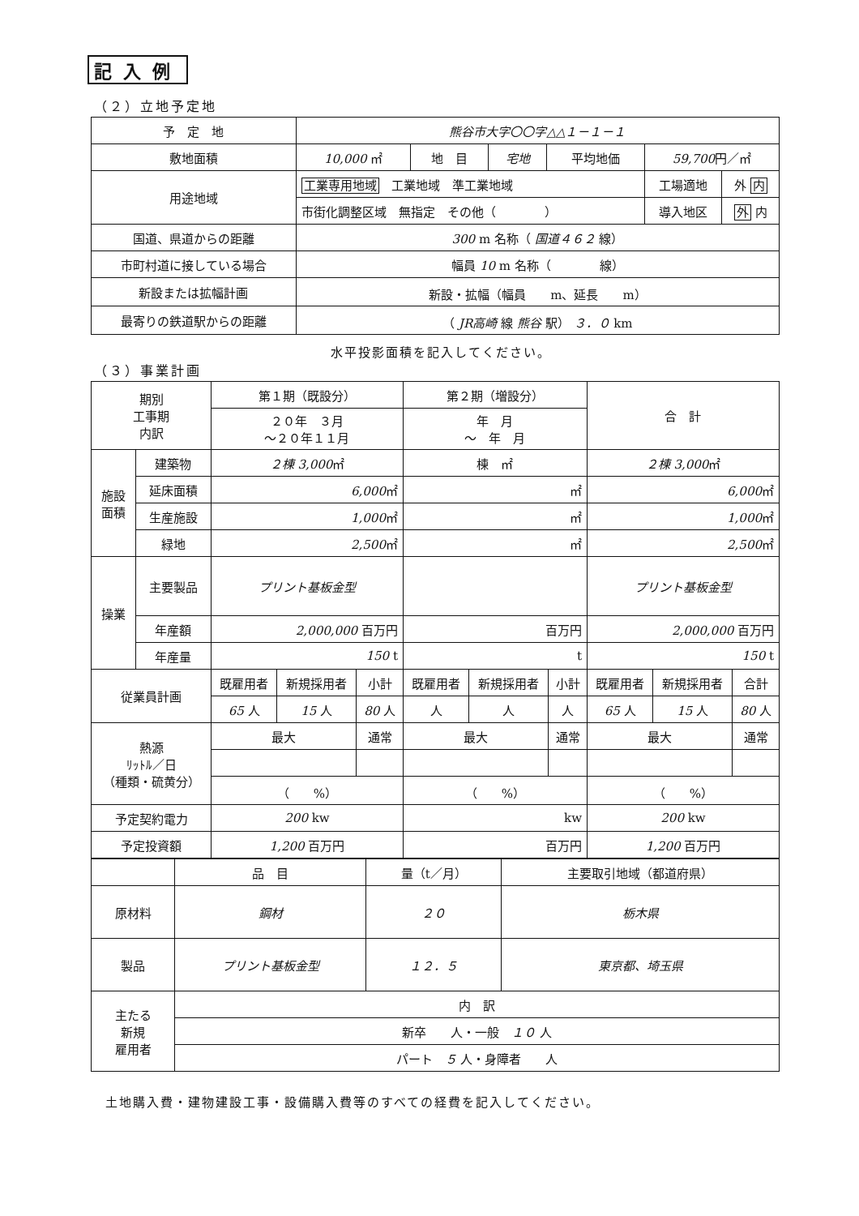記入例
（２）立地予定地
| 予 定 地 | 熊谷市大字〇〇字△△１－１－１ | | | | | |
| 敷地面積 | 10,000 ㎡ | 地 目 | 宅地 | 平均地価 | 59,700 円／㎡ | |
| 用途地域 | 工業専用地域 工業地域 準工業地域 | | | | 工場適地 | 外 内 |
| | 市街化調整区域 無指定 その他（ ） | | | | 導入地区 | 外 内 |
| 国道、県道からの距離 | 300 m 名称（ 国道４６２ 線） | | | | | |
| 市町村道に接している場合 | 幅員 10 m 名称（ 線） | | | | | |
| 新設または拡幅計画 | 新設・拡幅（幅員 m、延長 m） | | | | | |
| 最寄りの鉄道駅からの距離 | （ JR高崎 線 熊谷 駅） ３．０ km | | | | | |
水平投影面積を記入してください。
（３）事業計画
| 期別 工事期 内訳 | | 第１期（既設分） | | | 第２期（増設分） | | | 合 計 | | |
| | | ２０年 ３月 ～２０年１１月 | | | 年 月 ～ 年 月 | | | | | |
| 施設 面積 | 建築物 | ２棟 3,000 ㎡ | | | 棟 ㎡ | | | ２棟 3,000 ㎡ | | |
| | 延床面積 | 6,000 ㎡ | | | ㎡ | | | 6,000 ㎡ | | |
| | 生産施設 | 1,000 ㎡ | | | ㎡ | | | 1,000 ㎡ | | |
| | 緑地 | 2,500 ㎡ | | | ㎡ | | | 2,500 ㎡ | | |
| 操業 | 主要製品 | プリント基板金型 | | | | | | プリント基板金型 | | |
| | 年産額 | 2,000,000 百万円 | | | 百万円 | | | 2,000,000 百万円 | | |
| | 年産量 | 150 t | | | t | | | 150 t | | |
| 従業員計画 | | 既雇用者 | 新規採用者 | 小計 | 既雇用者 | 新規採用者 | 小計 | 既雇用者 | 新規採用者 | 合計 |
| | | 65 人 | 15 人 | 80 人 | 人 | 人 | 人 | 65 人 | 15 人 | 80 人 |
| 熱源 ﾘｯﾄﾙ／日 （種類・硫黄分） | | 最大 | | 通常 | 最大 | | 通常 | 最大 | | 通常 |
| | | （ %） | | | （ %） | | | （ %） | | |
| 予定契約電力 | | 200 kw | | | kw | | | 200 kw | | |
| 予定投資額 | | 1,200 百万円 | | | 百万円 | | | 1,200 百万円 | | |
| | 品 目 | 量（t／月） | 主要取引地域（都道府県） |
| 原材料 | 鋼材 | ２０ | 栃木県 |
| 製品 | プリント基板金型 | １２．５ | 東京都、埼玉県 |
| 主たる 新規 雇用者 | 内 訳 | | |
| | 新卒 人・一般 １０ 人 | | |
| | パート ５ 人・身障者 人 | | |
土地購入費・建物建設工事・設備購入費等のすべての経費を記入してください。